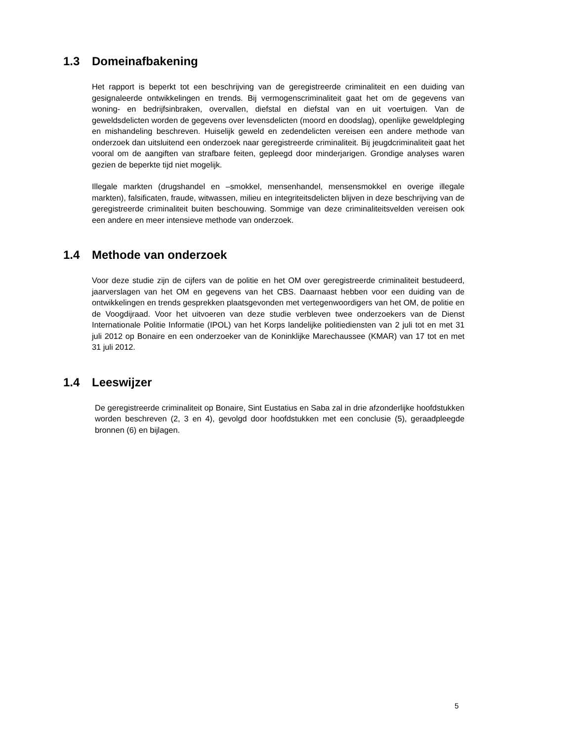1.3 Domeinafbakening
Het rapport is beperkt tot een beschrijving van de geregistreerde criminaliteit en een duiding van gesignaleerde ontwikkelingen en trends. Bij vermogenscriminaliteit gaat het om de gegevens van woning- en bedrijfsinbraken, overvallen, diefstal en diefstal van en uit voertuigen. Van de geweldsdelicten worden de gegevens over levensdelicten (moord en doodslag), openlijke geweldpleging en mishandeling beschreven. Huiselijk geweld en zedendelicten vereisen een andere methode van onderzoek dan uitsluitend een onderzoek naar geregistreerde criminaliteit. Bij jeugdcriminaliteit gaat het vooral om de aangiften van strafbare feiten, gepleegd door minderjarigen. Grondige analyses waren gezien de beperkte tijd niet mogelijk.
Illegale markten (drugshandel en –smokkel, mensenhandel, mensensmokkel en overige illegale markten), falsificaten, fraude, witwassen, milieu en integriteitsdelicten blijven in deze beschrijving van de geregistreerde criminaliteit buiten beschouwing. Sommige van deze criminaliteitsvelden vereisen ook een andere en meer intensieve methode van onderzoek.
1.4 Methode van onderzoek
Voor deze studie zijn de cijfers van de politie en het OM over geregistreerde criminaliteit bestudeerd, jaarverslagen van het OM en gegevens van het CBS. Daarnaast hebben voor een duiding van de ontwikkelingen en trends gesprekken plaatsgevonden met vertegenwoordigers van het OM, de politie en de Voogdijraad. Voor het uitvoeren van deze studie verbleven twee onderzoekers van de Dienst Internationale Politie Informatie (IPOL) van het Korps landelijke politiediensten van 2 juli tot en met 31 juli 2012 op Bonaire en een onderzoeker van de Koninklijke Marechaussee (KMAR) van 17 tot en met 31 juli 2012.
1.4 Leeswijzer
De geregistreerde criminaliteit op Bonaire, Sint Eustatius en Saba zal in drie afzonderlijke hoofdstukken worden beschreven (2, 3 en 4), gevolgd door hoofdstukken met een conclusie (5), geraadpleegde bronnen (6) en bijlagen.
5